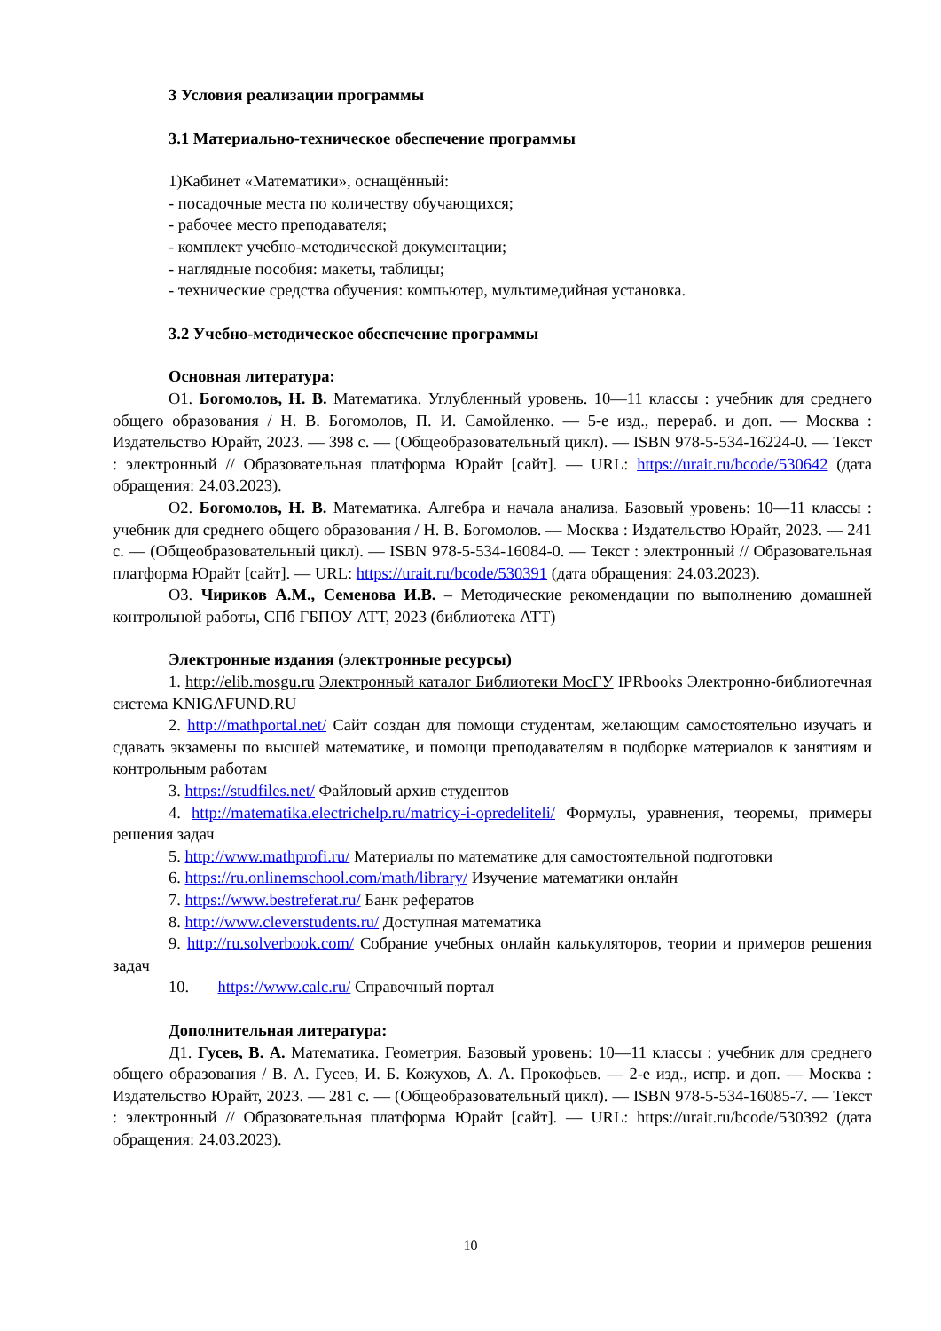3 Условия реализации программы
3.1 Материально-техническое обеспечение программы
1)Кабинет «Математики», оснащённый:
- посадочные места по количеству обучающихся;
- рабочее место преподавателя;
- комплект учебно-методической документации;
- наглядные пособия: макеты, таблицы;
- технические средства обучения: компьютер, мультимедийная установка.
3.2 Учебно-методическое обеспечение программы
Основная литература:
О1. Богомолов, Н. В. Математика. Углубленный уровень. 10—11 классы : учебник для среднего общего образования / Н. В. Богомолов, П. И. Самойленко. — 5-е изд., перераб. и доп. — Москва : Издательство Юрайт, 2023. — 398 с. — (Общеобразовательный цикл). — ISBN 978-5-534-16224-0. — Текст : электронный // Образовательная платформа Юрайт [сайт]. — URL: https://urait.ru/bcode/530642 (дата обращения: 24.03.2023).
О2. Богомолов, Н. В. Математика. Алгебра и начала анализа. Базовый уровень: 10—11 классы : учебник для среднего общего образования / Н. В. Богомолов. — Москва : Издательство Юрайт, 2023. — 241 с. — (Общеобразовательный цикл). — ISBN 978-5-534-16084-0. — Текст : электронный // Образовательная платформа Юрайт [сайт]. — URL: https://urait.ru/bcode/530391 (дата обращения: 24.03.2023).
О3. Чириков А.М., Семенова И.В. – Методические рекомендации по выполнению домашней контрольной работы, СПб ГБПОУ АТТ, 2023 (библиотека АТТ)
Электронные издания (электронные ресурсы)
1. http://elib.mosgu.ru Электронный каталог Библиотеки МосГУ IPRbooks Электронно-библиотечная система KNIGAFUND.RU
2. http://mathportal.net/ Сайт создан для помощи студентам, желающим самостоятельно изучать и сдавать экзамены по высшей математике, и помощи преподавателям в подборке материалов к занятиям и контрольным работам
3. https://studfiles.net/ Файловый архив студентов
4. http://matematika.electrichelp.ru/matricy-i-opredeliteli/ Формулы, уравнения, теоремы, примеры решения задач
5. http://www.mathprofi.ru/ Материалы по математике для самостоятельной подготовки
6. https://ru.onlinemschool.com/math/library/ Изучение математики онлайн
7. https://www.bestreferat.ru/ Банк рефератов
8. http://www.cleverstudents.ru/ Доступная математика
9. http://ru.solverbook.com/ Собрание учебных онлайн калькуляторов, теории и примеров решения задач
10. https://www.calc.ru/ Справочный портал
Дополнительная литература:
Д1. Гусев, В. А. Математика. Геометрия. Базовый уровень: 10—11 классы : учебник для среднего общего образования / В. А. Гусев, И. Б. Кожухов, А. А. Прокофьев. — 2-е изд., испр. и доп. — Москва : Издательство Юрайт, 2023. — 281 с. — (Общеобразовательный цикл). — ISBN 978-5-534-16085-7. — Текст : электронный // Образовательная платформа Юрайт [сайт]. — URL: https://urait.ru/bcode/530392 (дата обращения: 24.03.2023).
10